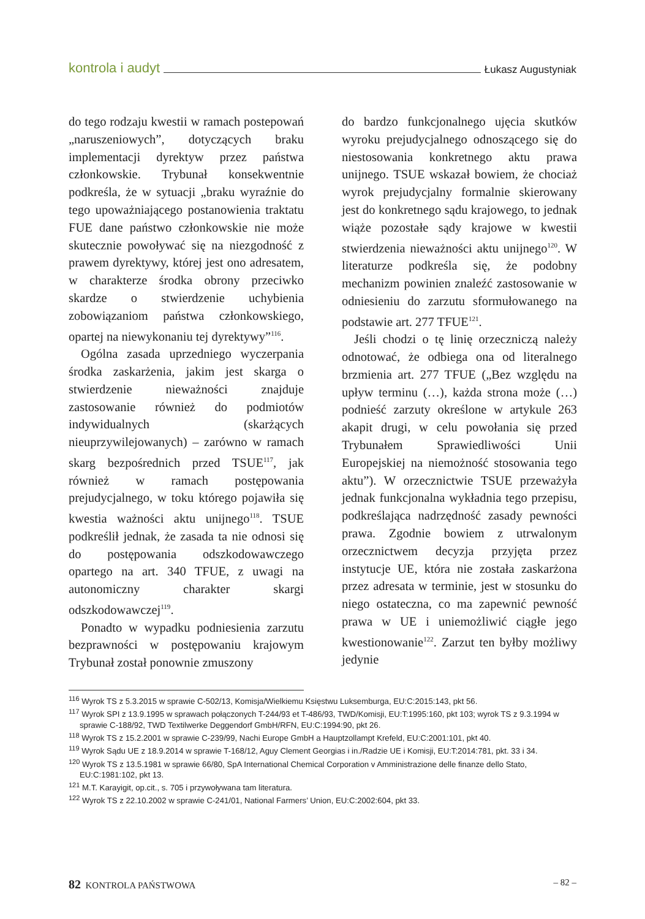kontrola i audyt Łukasz Augustyniak
do tego rodzaju kwestii w ramach postepowań „naruszeniowych”, dotyczących braku implementacji dyrektyw przez państwa członkowskie. Trybunał konsekwentnie podkreśla, że w sytuacji „braku wyraźnie do tego upoważniającego postanowienia traktatu FUE dane państwo członkowskie nie może skutecznie powoływać się na niezgodność z prawem dyrektywy, której jest ono adresatem, w charakterze środka obrony przeciwko skardze o stwierdzenie uchybienia zobowiązaniom państwa członkowskiego, opartej na niewykonaniu tej dyrektywy”<sup>116</sup>.
Ogólna zasada uprzedniego wyczerpania środka zaskarżenia, jakim jest skarga o stwierdzenie nieważności znajduje zastosowanie również do podmiotów indywidualnych (skarżących nieuprzywilejowanych) – zarówno w ramach skarg bezpośrednich przed TSUE<sup>117</sup>, jak również w ramach postępowania prejudycjalnego, w toku którego pojawiła się kwestia ważności aktu unijnego<sup>118</sup>. TSUE podkreślił jednak, że zasada ta nie odnosi się do postępowania odszkodowawczego opartego na art. 340 TFUE, z uwagi na autonomiczny charakter skargi odszkodowawczej<sup>119</sup>.
Ponadto w wypadku podniesienia zarzutu bezprawności w postępowaniu krajowym Trybunał został ponownie zmuszony
do bardzo funkcjonalnego ujęcia skutków wyroku prejudycjalnego odnoszącego się do niestosowania konkretnego aktu prawa unijnego. TSUE wskazał bowiem, że chociaż wyrok prejudycjalny formalnie skierowany jest do konkretnego sądu krajowego, to jednak wiąże pozostałe sądy krajowe w kwestii stwierdzenia nieważności aktu unijnego<sup>120</sup>. W literaturze podkreśla się, że podobny mechanizm powinien znaleźć zastosowanie w odniesieniu do zarzutu sformułowanego na podstawie art. 277 TFUE<sup>121</sup>.
Jeśli chodzi o tę linię orzeczniczą należy odnotować, że odbiega ona od literalnego brzmienia art. 277 TFUE („Bez względu na upływ terminu (…), każda strona może (…) podnieść zarzuty określone w artykule 263 akapit drugi, w celu powołania się przed Trybunałem Sprawiedliwości Unii Europejskiej na niemożność stosowania tego aktu”). W orzecznictwie TSUE przeważyła jednak funkcjonalna wykładnia tego przepisu, podkreślająca nadrzędność zasady pewności prawa. Zgodnie bowiem z utrwalonym orzecznictwem decyzja przyjęta przez instytucje UE, która nie została zaskarżona przez adresata w terminie, jest w stosunku do niego ostateczna, co ma zapewnić pewność prawa w UE i uniemożliwić ciągłe jego kwestionowanie<sup>122</sup>. Zarzut ten byłby możliwy jedynie
<sup>116</sup> Wyrok TS z 5.3.2015 w sprawie C-502/13, Komisja/Wielkiemu Księstwu Luksemburga, EU:C:2015:143, pkt 56.
<sup>117</sup> Wyrok SPI z 13.9.1995 w sprawach połączonych T-244/93 et T-486/93, TWD/Komisji, EU:T:1995:160, pkt 103; wyrok TS z 9.3.1994 w sprawie C-188/92, TWD Textilwerke Deggendorf GmbH/RFN, EU:C:1994:90, pkt 26.
<sup>118</sup> Wyrok TS z 15.2.2001 w sprawie C-239/99, Nachi Europe GmbH a Hauptzollampt Krefeld, EU:C:2001:101, pkt 40.
<sup>119</sup> Wyrok Sądu UE z 18.9.2014 w sprawie T-168/12, Aguy Clement Georgias i in./Radzie UE i Komisji, EU:T:2014:781, pkt. 33 i 34.
<sup>120</sup> Wyrok TS z 13.5.1981 w sprawie 66/80, SpA International Chemical Corporation v Amministrazione delle finanze dello Stato, EU:C:1981:102, pkt 13.
<sup>121</sup> M.T. Karayigit, op.cit., s. 705 i przywoływana tam literatura.
<sup>122</sup> Wyrok TS z 22.10.2002 w sprawie C-241/01, National Farmers’ Union, EU:C:2002:604, pkt 33.
82 KONTROLA PAŃSTWOWA – 82 –